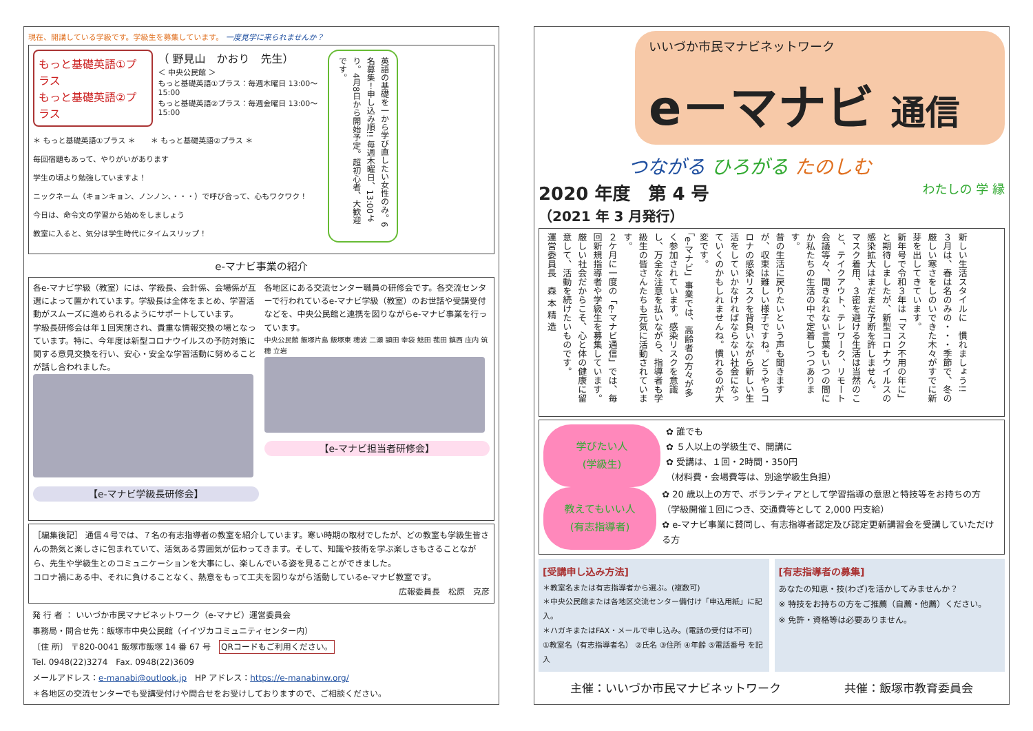現在、開講している学級です。学級生を募集しています。 一度見学に来られませんか？
もっと基礎英語①プラス
もっと基礎英語②プラス
（ 野見山　かおり　先生）
＜ 中央公民館 ＞
もっと基礎英語①プラス：毎週木曜日 13:00～15:00
もっと基礎英語②プラス：毎週金曜日 13:00～15:00
＊ もっと基礎英語①プラス ＊　　＊ もっと基礎英語②プラス ＊
毎回宿題もあって、やりがいがあります
学生の頃より勉強していますよ！
ニックネーム（キョンキョン、ノンノン、・・・）で呼び合って、心もワクワク！
今日は、命令文の学習から始めをしましょう
教室に入ると、気分は学生時代にタイムスリップ！
英語の基礎を一から学び直したい女性のみ。6名募集！申し込み順!! 毎週木曜日、13:00より。4月8日から開始予定。超初心者、大歓迎です。
e-マナビ事業の紹介
各e-マナビ学級（教室）には、学級長、会計係、会場係が互選によって置かれています。学級長は全体をまとめ、学習活動がスムーズに進められるようにサポートしています。
学級長研修会は年１回実施され、貴重な情報交換の場となっています。特に、今年度は新型コロナウイルスの予防対策に関する意見交換を行い、安心・安全な学習活動に努めることが話し合われました。
【e-マナビ学級長研修会】
各地区にある交流センター職員の研修会です。各交流センターで行われているe-マナビ学級（教室）のお世話や受講受付などを、中央公民館と連携を図りながらe-マナビ事業を行っています。
中央公民館 飯塚片島 飯塚東 穂波 二瀬 頴田 幸袋 鯰田 菰田 鎮西 庄内 筑穂 立岩
【e-マナビ担当者研修会】
［編集後記］ 通信４号では、７名の有志指導者の教室を紹介しています。寒い時期の取材でしたが、どの教室も学級生皆さんの熱気と楽しさに包まれていて、活気ある雰囲気が伝わってきます。そして、知識や技術を学ぶ楽しさもさることながら、先生や学級生とのコミュニケーションを大事にし、楽しんでいる姿を見ることができました。
コロナ禍にある中、それに負けることなく、熱意をもって工夫を図りながら活動しているe-マナビ教室です。
広報委員長　松原　克彦
発 行 者 ： いいづか市民マナビネットワーク（e-マナビ）運営委員会
事務局・問合せ先：飯塚市中央公民館（イイヅカコミュニティセンター内）
〔住 所〕 〒820-0041 飯塚市飯塚 14 番 67 号　QRコードもご利用ください。
Tel. 0948(22)3274　Fax. 0948(22)3609
メールアドレス：e-manabi@outlook.jp　HP アドレス：https://e-manabinw.org/
＊各地区の交流センターでも受講受付けや問合せをお受けしておりますので、ご相談ください。
いいづか市民マナビネットワーク
e－マナビ 通信
つながる ひろがる たのしむ
2020 年度　第 4 号
（2021 年 3 月発行）
わたしの 学 縁
新しい生活スタイルに　慣れましょう!!
３月は、春は名のみの・・・季節で、冬の厳しい寒さをしのいできた木々がすでに新芽を出してきています。
新年号で令和３年は「マスク不用の年に」と期待しましたが、新型コロナウイルスの感染拡大はまだまだ予断を許しません。
マスク着用、３密を避ける生活は当然のこと、テイクアウト、テレワーク、リモート会議等々、聞きなれない言葉もいつの間にか私たちの生活の中で定着しつつあります。
昔の生活に戻りたいという声も聞きますが、収束は難しい様子ですね。どうやらコロナの感染リスクを背負いながら新しい生活をしていかなければならない社会になっていくのかもしれませんね。慣れるのが大変です。
「e-マナビ」事業では、高齢者の方々が多く参加されています。感染リスクを意識し、万全な注意を払いながら、指導者も学級生の皆さんたちも元気に活動されています。
２ケ月に一度の「e-マナビ通信」では、毎回新規指導者や学級生を募集しています。
厳しい社会だからこそ、心と体の健康に留意して、活動を続けたいものです。
運営委員長　森 本 精 造
学びたい人
(学級生)
✿ 誰でも
✿ ５人以上の学級生で、開講に
✿ 受講は、１回・2時間・350円
（材料費・会場費等は、別途学級生負担）
教えてもいい人
(有志指導者)
✿ 20 歳以上の方で、ボランティアとして学習指導の意思と特技等をお持ちの方
（学級開催１回につき、交通費等として 2,000 円支給）
✿ e-マナビ事業に賛同し、有志指導者認定及び認定更新講習会を受講していただける方
[受講申し込み方法]
＊教室名または有志指導者から選ぶ。(複数可)
＊中央公民館または各地区交流センター備付け「申込用紙」に記入。
＊ハガキまたはFAX・メールで申し込み。(電話の受付は不可)
①教室名（有志指導者名） ②氏名 ③住所 ④年齢 ⑤電話番号 を記入
[有志指導者の募集]
あなたの知恵・技(わざ)を活かしてみませんか？
※ 特技をお持ちの方をご推薦（自薦・他薦）ください。
※ 免許・資格等は必要ありません。
主催：いいづか市民マナビネットワーク 共催：飯塚市教育委員会